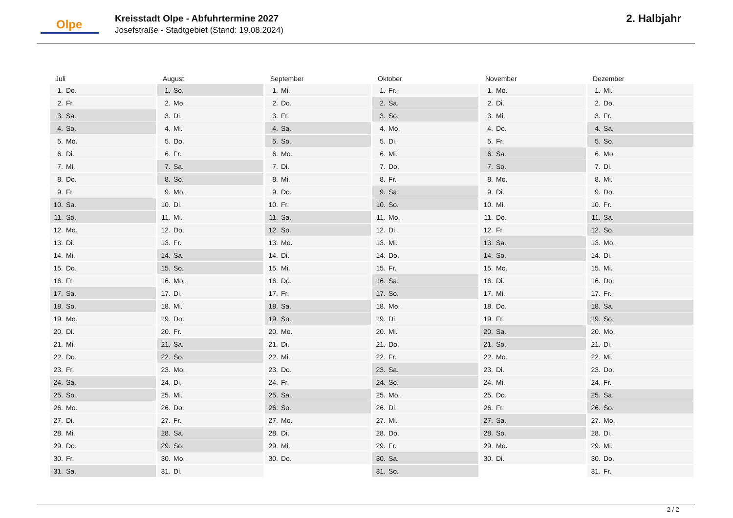Olpe
Kreisstadt Olpe - Abfuhrtermine 2027
Josefstraße - Stadtgebiet (Stand: 19.08.2024)
2. Halbjahr
| Juli | | August | | September | | Oktober | | November | | Dezember | |
| --- | --- | --- | --- | --- | --- | --- | --- | --- | --- | --- | --- |
| 1. | Do. | 1. | So. | 1. | Mi. | 1. | Fr. | 1. | Mo. | 1. | Mi. |
| 2. | Fr. | 2. | Mo. | 2. | Do. | 2. | Sa. | 2. | Di. | 2. | Do. |
| 3. | Sa. | 3. | Di. | 3. | Fr. | 3. | So. | 3. | Mi. | 3. | Fr. |
| 4. | So. | 4. | Mi. | 4. | Sa. | 4. | Mo. | 4. | Do. | 4. | Sa. |
| 5. | Mo. | 5. | Do. | 5. | So. | 5. | Di. | 5. | Fr. | 5. | So. |
| 6. | Di. | 6. | Fr. | 6. | Mo. | 6. | Mi. | 6. | Sa. | 6. | Mo. |
| 7. | Mi. | 7. | Sa. | 7. | Di. | 7. | Do. | 7. | So. | 7. | Di. |
| 8. | Do. | 8. | So. | 8. | Mi. | 8. | Fr. | 8. | Mo. | 8. | Mi. |
| 9. | Fr. | 9. | Mo. | 9. | Do. | 9. | Sa. | 9. | Di. | 9. | Do. |
| 10. | Sa. | 10. | Di. | 10. | Fr. | 10. | So. | 10. | Mi. | 10. | Fr. |
| 11. | So. | 11. | Mi. | 11. | Sa. | 11. | Mo. | 11. | Do. | 11. | Sa. |
| 12. | Mo. | 12. | Do. | 12. | So. | 12. | Di. | 12. | Fr. | 12. | So. |
| 13. | Di. | 13. | Fr. | 13. | Mo. | 13. | Mi. | 13. | Sa. | 13. | Mo. |
| 14. | Mi. | 14. | Sa. | 14. | Di. | 14. | Do. | 14. | So. | 14. | Di. |
| 15. | Do. | 15. | So. | 15. | Mi. | 15. | Fr. | 15. | Mo. | 15. | Mi. |
| 16. | Fr. | 16. | Mo. | 16. | Do. | 16. | Sa. | 16. | Di. | 16. | Do. |
| 17. | Sa. | 17. | Di. | 17. | Fr. | 17. | So. | 17. | Mi. | 17. | Fr. |
| 18. | So. | 18. | Mi. | 18. | Sa. | 18. | Mo. | 18. | Do. | 18. | Sa. |
| 19. | Mo. | 19. | Do. | 19. | So. | 19. | Di. | 19. | Fr. | 19. | So. |
| 20. | Di. | 20. | Fr. | 20. | Mo. | 20. | Mi. | 20. | Sa. | 20. | Mo. |
| 21. | Mi. | 21. | Sa. | 21. | Di. | 21. | Do. | 21. | So. | 21. | Di. |
| 22. | Do. | 22. | So. | 22. | Mi. | 22. | Fr. | 22. | Mo. | 22. | Mi. |
| 23. | Fr. | 23. | Mo. | 23. | Do. | 23. | Sa. | 23. | Di. | 23. | Do. |
| 24. | Sa. | 24. | Di. | 24. | Fr. | 24. | So. | 24. | Mi. | 24. | Fr. |
| 25. | So. | 25. | Mi. | 25. | Sa. | 25. | Mo. | 25. | Do. | 25. | Sa. |
| 26. | Mo. | 26. | Do. | 26. | So. | 26. | Di. | 26. | Fr. | 26. | So. |
| 27. | Di. | 27. | Fr. | 27. | Mo. | 27. | Mi. | 27. | Sa. | 27. | Mo. |
| 28. | Mi. | 28. | Sa. | 28. | Di. | 28. | Do. | 28. | So. | 28. | Di. |
| 29. | Do. | 29. | So. | 29. | Mi. | 29. | Fr. | 29. | Mo. | 29. | Mi. |
| 30. | Fr. | 30. | Mo. | 30. | Do. | 30. | Sa. | 30. | Di. | 30. | Do. |
| 31. | Sa. | 31. | Di. | | | 31. | So. | | | 31. | Fr. |
2 / 2